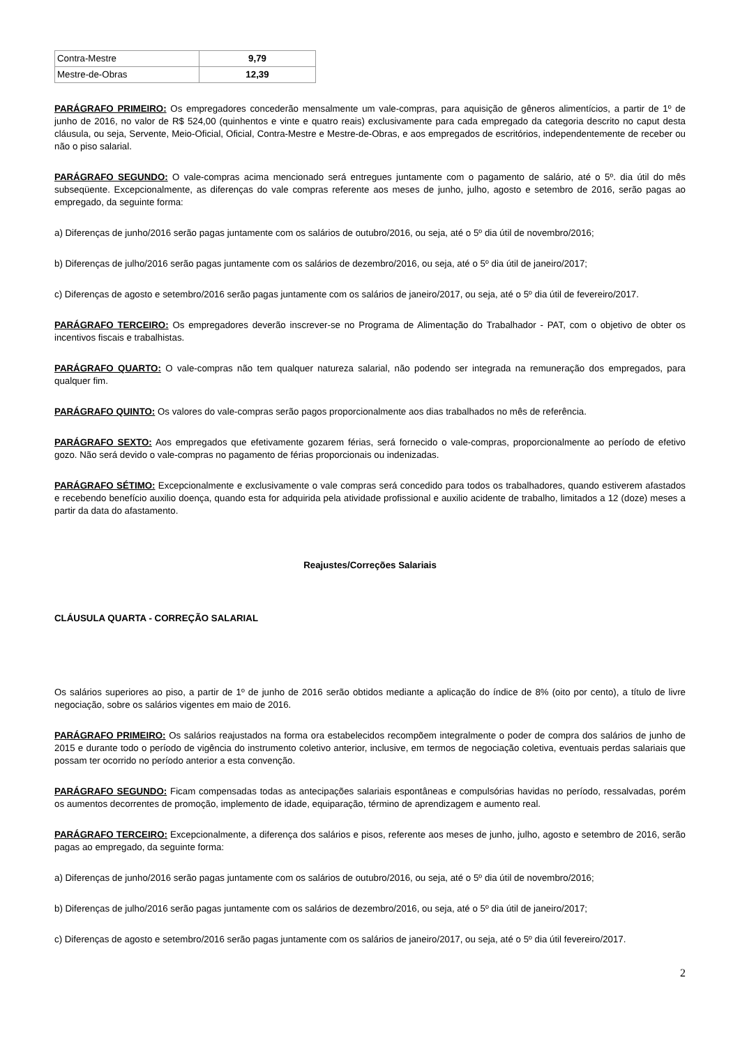| Contra-Mestre | 9,79 |
| Mestre-de-Obras | 12,39 |
PARÁGRAFO PRIMEIRO: Os empregadores concederão mensalmente um vale-compras, para aquisição de gêneros alimentícios, a partir de 1º de junho de 2016, no valor de R$ 524,00 (quinhentos e vinte e quatro reais) exclusivamente para cada empregado da categoria descrito no caput desta cláusula, ou seja, Servente, Meio-Oficial, Oficial, Contra-Mestre e Mestre-de-Obras, e aos empregados de escritórios, independentemente de receber ou não o piso salarial.
PARÁGRAFO SEGUNDO: O vale-compras acima mencionado será entregues juntamente com o pagamento de salário, até o 5º. dia útil do mês subseqüente. Excepcionalmente, as diferenças do vale compras referente aos meses de junho, julho, agosto e setembro de 2016, serão pagas ao empregado, da seguinte forma:
a) Diferenças de junho/2016 serão pagas juntamente com os salários de outubro/2016, ou seja, até o 5º dia útil de novembro/2016;
b) Diferenças de julho/2016 serão pagas juntamente com os salários de dezembro/2016, ou seja, até o 5º dia útil de janeiro/2017;
c) Diferenças de agosto e setembro/2016 serão pagas juntamente com os salários de janeiro/2017, ou seja, até o 5º dia útil de fevereiro/2017.
PARÁGRAFO TERCEIRO: Os empregadores deverão inscrever-se no Programa de Alimentação do Trabalhador - PAT, com o objetivo de obter os incentivos fiscais e trabalhistas.
PARÁGRAFO QUARTO: O vale-compras não tem qualquer natureza salarial, não podendo ser integrada na remuneração dos empregados, para qualquer fim.
PARÁGRAFO QUINTO: Os valores do vale-compras serão pagos proporcionalmente aos dias trabalhados no mês de referência.
PARÁGRAFO SEXTO: Aos empregados que efetivamente gozarem férias, será fornecido o vale-compras, proporcionalmente ao período de efetivo gozo. Não será devido o vale-compras no pagamento de férias proporcionais ou indenizadas.
PARÁGRAFO SÉTIMO: Excepcionalmente e exclusivamente o vale compras será concedido para todos os trabalhadores, quando estiverem afastados e recebendo benefício auxilio doença, quando esta for adquirida pela atividade profissional e auxilio acidente de trabalho, limitados a 12 (doze) meses a partir da data do afastamento.
Reajustes/Correções Salariais
CLÁUSULA QUARTA - CORREÇÃO SALARIAL
Os salários superiores ao piso, a partir de 1º de junho de 2016 serão obtidos mediante a aplicação do índice de 8% (oito por cento), a título de livre negociação, sobre os salários vigentes em maio de 2016.
PARÁGRAFO PRIMEIRO: Os salários reajustados na forma ora estabelecidos recompõem integralmente o poder de compra dos salários de junho de 2015 e durante todo o período de vigência do instrumento coletivo anterior, inclusive, em termos de negociação coletiva, eventuais perdas salariais que possam ter ocorrido no período anterior a esta convenção.
PARÁGRAFO SEGUNDO: Ficam compensadas todas as antecipações salariais espontâneas e compulsórias havidas no período, ressalvadas, porém os aumentos decorrentes de promoção, implemento de idade, equiparação, término de aprendizagem e aumento real.
PARÁGRAFO TERCEIRO: Excepcionalmente, a diferença dos salários e pisos, referente aos meses de junho, julho, agosto e setembro de 2016, serão pagas ao empregado, da seguinte forma:
a) Diferenças de junho/2016 serão pagas juntamente com os salários de outubro/2016, ou seja, até o 5º dia útil de novembro/2016;
b) Diferenças de julho/2016 serão pagas juntamente com os salários de dezembro/2016, ou seja, até o 5º dia útil de janeiro/2017;
c) Diferenças de agosto e setembro/2016 serão pagas juntamente com os salários de janeiro/2017, ou seja, até o 5º dia útil fevereiro/2017.
2